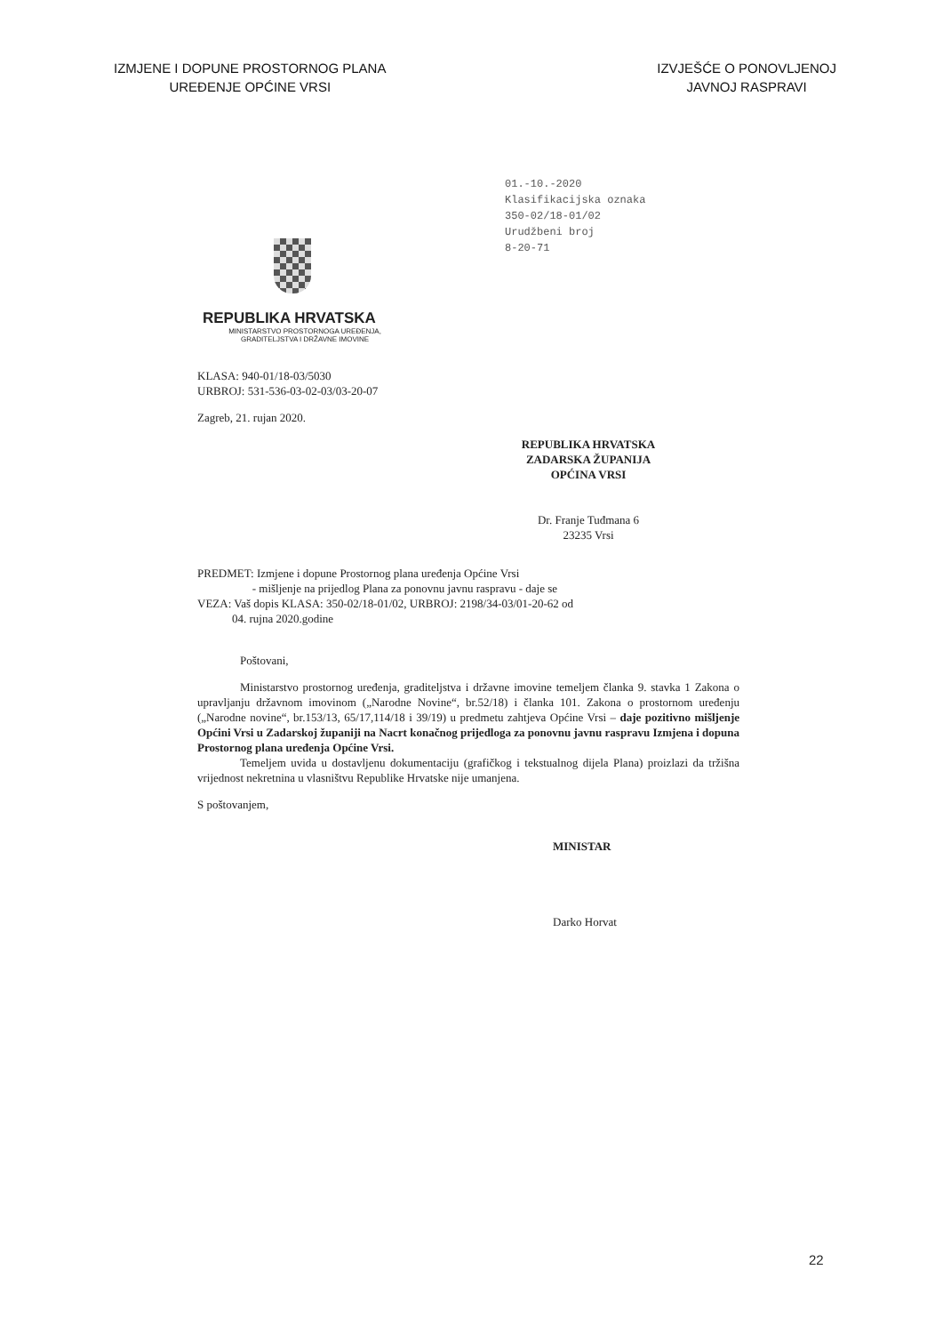IZMJENE I DOPUNE PROSTORNOG PLANA
UREĐENJE OPĆINE VRSI
IZVJEŠĆE O PONOVLJENOJ
JAVNOJ RASPRAVI
REPUBLIKA HRVATSKA
MINISTARSTVO PROSTORNOGA UREĐENJA,
GRADITELJSTVA I DRŽAVNE IMOVINE
01.-10.-2020
Klasifikacijska oznaka
350-02/18-01/02
Urudžbeni broj
8-20-71
KLASA: 940-01/18-03/5030
URBROJ: 531-536-03-02-03/03-20-07
Zagreb, 21. rujan 2020.
REPUBLIKA HRVATSKA
ZADARSKA ŽUPANIJA
OPĆINA VRSI
Dr. Franje Tuđmana 6
23235 Vrsi
PREDMET: Izmjene i dopune Prostornog plana uređenja Općine Vrsi
- mišljenje na prijedlog Plana za ponovnu javnu raspravu - daje se
VEZA: Vaš dopis KLASA: 350-02/18-01/02, URBROJ: 2198/34-03/01-20-62 od
04. rujna 2020.godine
Poštovani,
Ministarstvo prostornog uređenja, graditeljstva i državne imovine temeljem članka 9. stavka 1 Zakona o upravljanju državnom imovinom („Narodne Novine“, br.52/18) i članka 101. Zakona o prostornom uređenju („Narodne novine“, br.153/13, 65/17,114/18 i 39/19) u predmetu zahtjeva Općine Vrsi – daje pozitivno mišljenje Općini Vrsi u Zadarskoj županiji na Nacrt konačnog prijedloga za ponovnu javnu raspravu Izmjena i dopuna Prostornog plana uređenja Općine Vrsi.
Temeljem uvida u dostavljenu dokumentaciju (grafičkog i tekstualnog dijela Plana) proizlazi da tržišna vrijednost nekretnina u vlasništvu Republike Hrvatske nije umanjena.
S poštovanjem,
MINISTAR
Darko Horvat
22